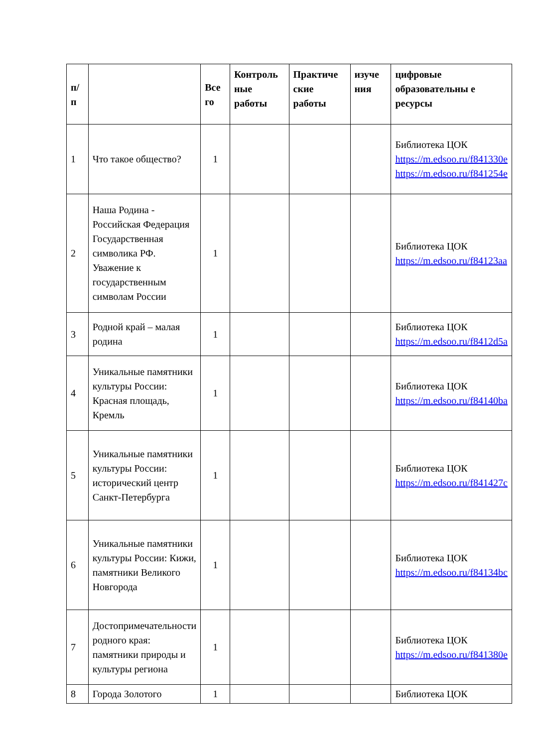| п/ п | | Все го | Контроль ные работы | Практиче ские работы | изуче ния | цифровые образовательны е ресурсы |
| --- | --- | --- | --- | --- | --- | --- |
| 1 | Что такое общество? | 1 | | | | Библиотека ЦОК https://m.edsoo.ru/f841330e https://m.edsoo.ru/f841254e |
| 2 | Наша Родина - Российская Федерация Государственная символика РФ. Уважение к государственным символам России | 1 | | | | Библиотека ЦОК https://m.edsoo.ru/f84123aa |
| 3 | Родной край – малая родина | 1 | | | | Библиотека ЦОК https://m.edsoo.ru/f8412d5a |
| 4 | Уникальные памятники культуры России: Красная площадь, Кремль | 1 | | | | Библиотека ЦОК https://m.edsoo.ru/f84140ba |
| 5 | Уникальные памятники культуры России: исторический центр Санкт-Петербурга | 1 | | | | Библиотека ЦОК https://m.edsoo.ru/f841427c |
| 6 | Уникальные памятники культуры России: Кижи, памятники Великого Новгорода | 1 | | | | Библиотека ЦОК https://m.edsoo.ru/f84134bc |
| 7 | Достопримечательности родного края: памятники природы и культуры региона | 1 | | | | Библиотека ЦОК https://m.edsoo.ru/f841380e |
| 8 | Города Золотого | 1 | | | | Библиотека ЦОК |